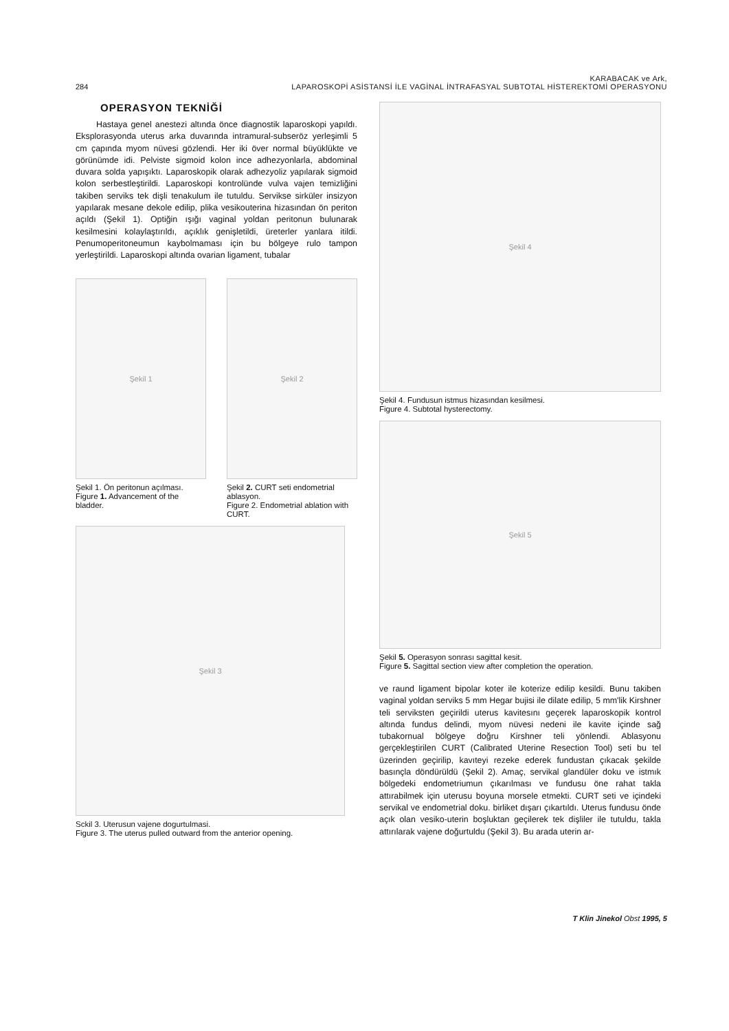284 KARABACAK ve Ark,
LAPAROSKOPİ ASİSTANSİ İLE VAGİNAL İNTRAFASYAL SUBTOTAL HİSTEREKTOMİ OPERASYONU
OPERASYON TEKNİĞİ
Hastaya genel anestezi altında önce diagnostik laparoskopi yapıldı. Eksplorasyonda uterus arka duvarında intramural-subseröz yerleşimli 5 cm çapında myom nüvesi gözlendi. Her iki över normal büyüklükte ve görünümde idi. Pelviste sigmoid kolon ince adhezyonlarla, abdominal duvara solda yapışıktı. Laparoskopik olarak adhezyoliz yapılarak sigmoid kolon serbestleştirildi. Laparoskopi kontrolünde vulva vajen temizliğini takiben serviks tek dişli tenakulum ile tutuldu. Servikse sirküler insizyon yapılarak mesane dekole edilip, plika vesikouterina hizasından ön periton açıldı (Şekil 1). Optiğin ışığı vaginal yoldan peritonun bulunarak kesilmesini kolaylaştırıldı, açıklık genişletildi, üreterler yanlara itildi. Penumoperitoneumun kaybolmaması için bu bölgeye rulo tampon yerleştirildi. Laparoskopi altında ovarian ligament, tubalar
Şekil 1
Şekil 1. Ön peritonun açılması.
Figure 1. Advancement of the bladder.
Şekil 2
Şekil 2. CURT seti endometrial ablasyon.
Figure 2. Endometrial ablation with CURT.
Şekil 3
Sckil 3. Uterusun vajene dogurtulmasi.
Figure 3. The uterus pulled outward from the anterior opening.
Şekil 4
Şekil 4. Fundusun istmus hizasından kesilmesi.
Figure 4. Subtotal hysterectomy.
Şekil 5
Şekil 5. Operasyon sonrası sagittal kesit.
Figure 5. Sagittal section view after completion the operation.
ve raund ligament bipolar koter ile koterize edilip kesildi. Bunu takiben vaginal yoldan serviks 5 mm Hegar bujisi ile dilate edilip, 5 mm'lik Kirshner teli serviksten geçirildi uterus kavitesını geçerek laparoskopik kontrol altında fundus delindi, myom nüvesi nedeni ile kavite içinde sağ tubakornual bölgeye doğru Kirshner teli yönlendi. Ablasyonu gerçekleştirilen CURT (Calibrated Uterine Resection Tool) seti bu tel üzerinden geçirilip, kavıteyi rezeke ederek fundustan çıkacak şekilde basınçla döndürüldü (Şekil 2). Amaç, servikal glandüler doku ve istmık bölgedeki endometriumun çıkarılması ve fundusu öne rahat takla attırabilmek için uterusu boyuna morsele etmekti. CURT seti ve içindeki servikal ve endometrial doku. birliket dışarı çıkartıldı. Uterus fundusu önde açık olan vesiko-uterin boşluktan geçilerek tek dişliler ile tutuldu, takla attırılarak vajene doğurtuldu (Şekil 3). Bu arada uterin ar-
T Klin Jinekol Obst 1995, 5